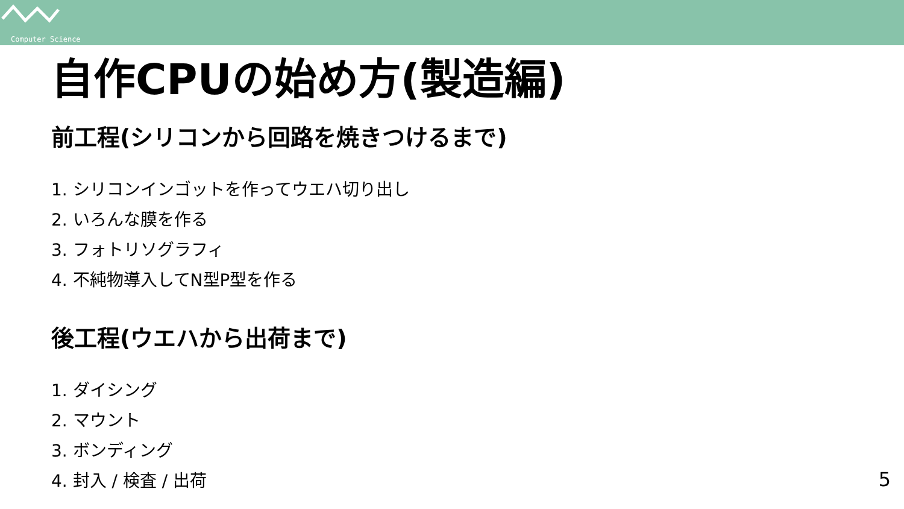Computer Science
自作CPUの始め方(製造編)
前工程(シリコンから回路を焼きつけるまで)
1. シリコンインゴットを作ってウエハ切り出し
2. いろんな膜を作る
3. フォトリソグラフィ
4. 不純物導入してN型P型を作る
後工程(ウエハから出荷まで)
1. ダイシング
2. マウント
3. ボンディング
4. 封入 / 検査 / 出荷
5